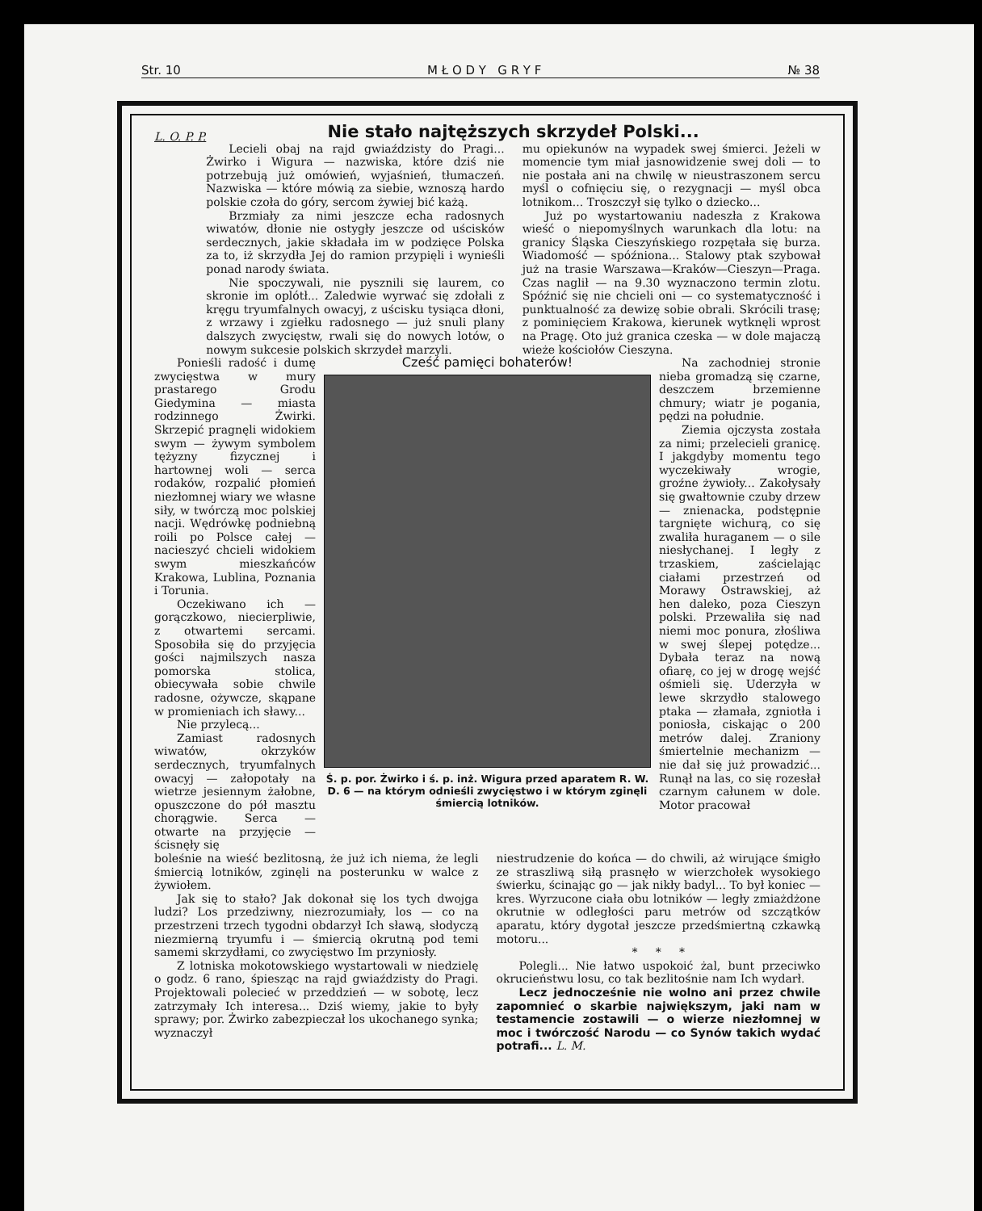Str. 10 M Ł O D Y G R Y F № 38
L. O. P. P.
Nie stało najtęższych skrzydeł Polski...
Lecieli obaj na rajd gwiaździsty do Pragi... Żwirko i Wigura — nazwiska, które dziś nie potrzebują już omówień, wyjaśnień, tłumaczeń. Nazwiska — które mówią za siebie, wznoszą hardo polskie czoła do góry, sercom żywiej bić każą.
Brzmiały za nimi jeszcze echa radosnych wiwatów, dłonie nie ostygły jeszcze od uścisków serdecznych, jakie składała im w podzięce Polska za to, iż skrzydła Jej do ramion przypięli i wynieśli ponad narody świata.
Nie spoczywali, nie pysznili się laurem, co skronie im oplótł... Zaledwie wyrwać się zdołali z kręgu tryumfalnych owacyj, z uścisku tysiąca dłoni, z wrzawy i zgiełku radosnego — już snuli plany dalszych zwycięstw, rwali się do nowych lotów, o nowym sukcesie polskich skrzydeł marzyli.
mu opiekunów na wypadek swej śmierci. Jeżeli w momencie tym miał jasnowidzenie swej doli — to nie postała ani na chwilę w nieustraszonem sercu myśl o cofnięciu się, o rezygnacji — myśl obca lotnikom... Troszczył się tylko o dziecko...
Już po wystartowaniu nadeszła z Krakowa wieść o niepomyślnych warunkach dla lotu: na granicy Śląska Cieszyńskiego rozpętała się burza. Wiadomość — spóźniona... Stalowy ptak szybował już na trasie Warszawa—Kraków—Cieszyn—Praga. Czas naglił — na 9.30 wyznaczono termin zlotu. Spóźnić się nie chcieli oni — co systematyczność i punktualność za dewizę sobie obrali. Skrócili trasę; z pominięciem Krakowa, kierunek wytknęli wprost na Pragę. Oto już granica czeska — w dole majaczą wieże kościołów Cieszyna.
Ponieśli radość i dumę zwycięstwa w mury prastarego Grodu Giedymina — miasta rodzinnego Żwirki. Skrzepić pragnęli widokiem swym — żywym symbolem tężyzny fizycznej i hartownej woli — serca rodaków, rozpalić płomień niezłomnej wiary we własne siły, w twórczą moc polskiej nacji. Wędrówkę podniebną roili po Polsce całej — nacieszyć chcieli widokiem swym mieszkańców Krakowa, Lublina, Poznania i Torunia.
Oczekiwano ich — gorączkowo, niecierpliwie, z otwartemi sercami. Sposobiła się do przyjęcia gości najmilszych nasza pomorska stolica, obiecywała sobie chwile radosne, ożywcze, skąpane w promieniach ich sławy...
Nie przylecą...
Zamiast radosnych wiwatów, okrzyków serdecznych, tryumfalnych owacyj — załopotały na wietrze jesiennym żałobne, opuszczone do pół masztu chorągwie. Serca — otwarte na przyjęcie — ścisnęły się
Cześć pamięci bohaterów!
Ś. p. por. Żwirko i ś. p. inż. Wigura przed aparatem R. W. D. 6 — na którym odnieśli zwycięstwo i w którym zginęli śmiercią lotników.
Na zachodniej stronie nieba gromadzą się czarne, deszczem brzemienne chmury; wiatr je pogania, pędzi na południe.
Ziemia ojczysta została za nimi; przelecieli granicę. I jakgdyby momentu tego wyczekiwały wrogie, groźne żywioły... Zakołysały się gwałtownie czuby drzew — znienacka, podstępnie targnięte wichurą, co się zwaliła huraganem — o sile niesłychanej. I legły z trzaskiem, zaścielając ciałami przestrzeń od Morawy Ostrawskiej, aż hen daleko, poza Cieszyn polski. Przewaliła się nad niemi moc ponura, złośliwa w swej ślepej potędze... Dybała teraz na nową ofiarę, co jej w drogę wejść ośmieli się. Uderzyła w lewe skrzydło stalowego ptaka — złamała, zgniotła i poniosła, ciskając o 200 metrów dalej. Zraniony śmiertelnie mechanizm — nie dał się już prowadzić... Runął na las, co się rozesłał czarnym całunem w dole. Motor pracował
boleśnie na wieść bezlitosną, że już ich niema, że legli śmiercią lotników, zginęli na posterunku w walce z żywiołem.
Jak się to stało? Jak dokonał się los tych dwojga ludzi? Los przedziwny, niezrozumiały, los — co na przestrzeni trzech tygodni obdarzył Ich sławą, słodyczą niezmierną tryumfu i — śmiercią okrutną pod temi samemi skrzydłami, co zwycięstwo Im przyniosły.
Z lotniska mokotowskiego wystartowali w niedzielę o godz. 6 rano, śpiesząc na rajd gwiaździsty do Pragi. Projektowali polecieć w przeddzień — w sobotę, lecz zatrzymały Ich interesa... Dziś wiemy, jakie to były sprawy; por. Żwirko zabezpieczał los ukochanego synka; wyznaczył
niestrudzenie do końca — do chwili, aż wirujące śmigło ze straszliwą siłą prasnęło w wierzchołek wysokiego świerku, ścinając go — jak nikły badyl... To był koniec — kres. Wyrzucone ciała obu lotników — legły zmiażdżone okrutnie w odległości paru metrów od szczątków aparatu, który dygotał jeszcze przedśmiertną czkawką motoru...
* * *
Polegli... Nie łatwo uspokoić żal, bunt przeciwko okrucieństwu losu, co tak bezlitośnie nam Ich wydarł.
Lecz jednocześnie nie wolno ani przez chwile zapomnieć o skarbie największym, jaki nam w testamencie zostawili — o wierze niezłomnej w moc i twórczość Narodu — co Synów takich wydać potrafi... L. M.